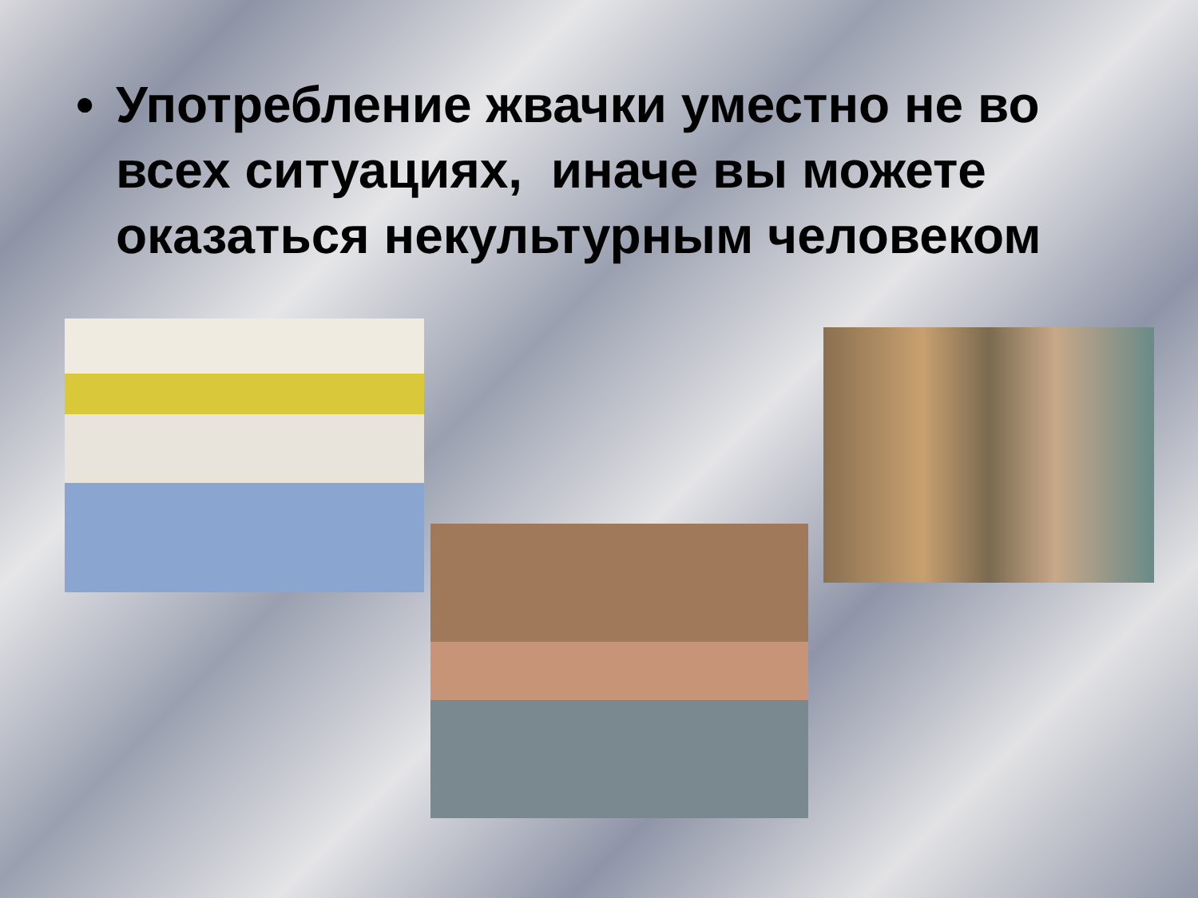• Употребление жвачки уместно не во всех ситуациях, иначе вы можете оказаться некультурным человеком